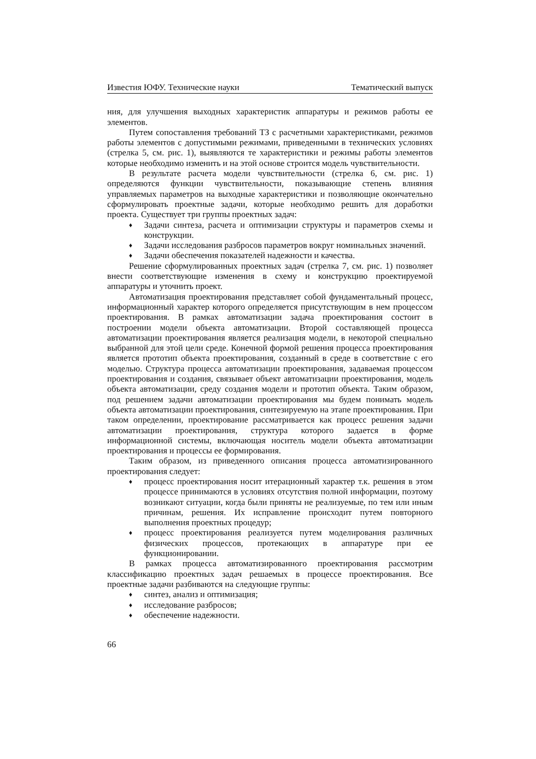Известия ЮФУ. Технические науки Тематический выпуск
ния, для улучшения выходных характеристик аппаратуры и режимов работы ее элементов.
Путем сопоставления требований ТЗ с расчетными характеристиками, режимов работы элементов с допустимыми режимами, приведенными в технических условиях (стрелка 5, см. рис. 1), выявляются те характеристики и режимы работы элементов которые необходимо изменить и на этой основе строится модель чувствительности.
В результате расчета модели чувствительности (стрелка 6, см. рис. 1) определяются функции чувствительности, показывающие степень влияния управляемых параметров на выходные характеристики и позволяющие окончательно сформулировать проектные задачи, которые необходимо решить для доработки проекта. Существует три группы проектных задач:
♦ Задачи синтеза, расчета и оптимизации структуры и параметров схемы и конструкции.
♦ Задачи исследования разбросов параметров вокруг номинальных значений.
♦ Задачи обеспечения показателей надежности и качества.
Решение сформулированных проектных задач (стрелка 7, см. рис. 1) позволяет внести соответствующие изменения в схему и конструкцию проектируемой аппаратуры и уточнить проект.
Автоматизация проектирования представляет собой фундаментальный процесс, информационный характер которого определяется присутствующим в нем процессом проектирования. В рамках автоматизации задача проектирования состоит в построении модели объекта автоматизации. Второй составляющей процесса автоматизации проектирования является реализация модели, в некоторой специально выбранной для этой цели среде. Конечной формой решения процесса проектирования является прототип объекта проектирования, созданный в среде в соответствие с его моделью. Структура процесса автоматизации проектирования, задаваемая процессом проектирования и создания, связывает объект автоматизации проектирования, модель объекта автоматизации, среду создания модели и прототип объекта. Таким образом, под решением задачи автоматизации проектирования мы будем понимать модель объекта автоматизации проектирования, синтезируемую на этапе проектирования. При таком определении, проектирование рассматривается как процесс решения задачи автоматизации проектирования, структура которого задается в форме информационной системы, включающая носитель модели объекта автоматизации проектирования и процессы ее формирования.
Таким образом, из приведенного описания процесса автоматизированного проектирования следует:
♦ процесс проектирования носит итерационный характер т.к. решения в этом процессе принимаются в условиях отсутствия полной информации, поэтому возникают ситуации, когда были приняты не реализуемые, по тем или иным причинам, решения. Их исправление происходит путем повторного выполнения проектных процедур;
♦ процесс проектирования реализуется путем моделирования различных физических процессов, протекающих в аппаратуре при ее функционировании.
В рамках процесса автоматизированного проектирования рассмотрим классификацию проектных задач решаемых в процессе проектирования. Все проектные задачи разбиваются на следующие группы:
♦ синтез, анализ и оптимизация;
♦ исследование разбросов;
♦ обеспечение надежности.
66